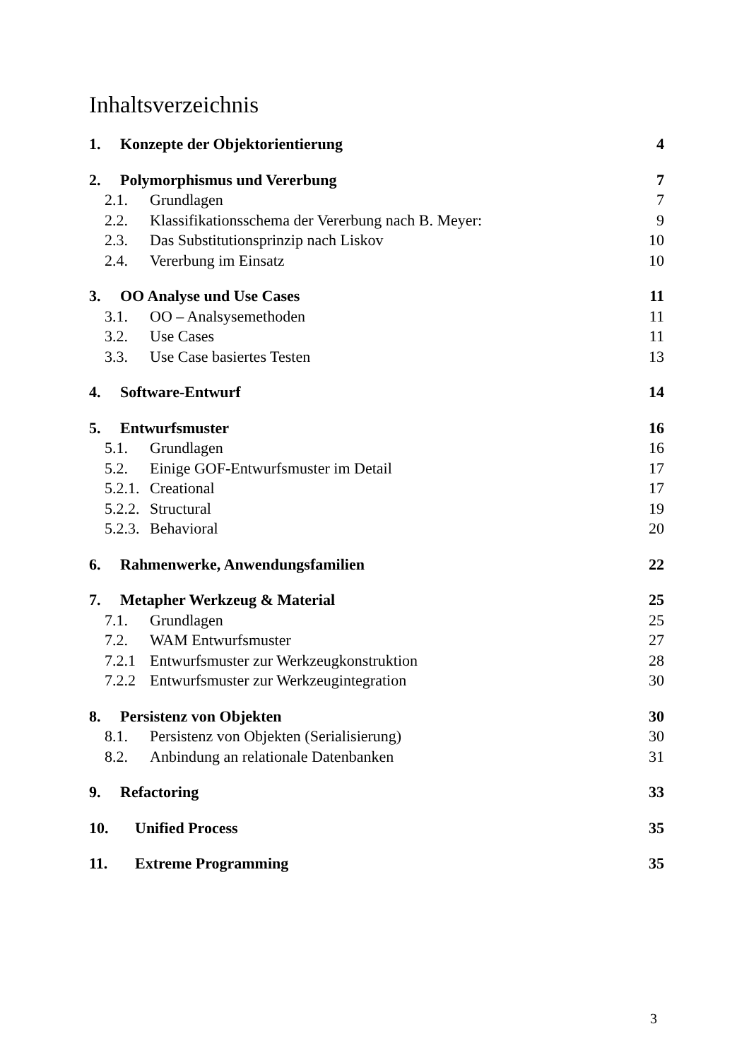Inhaltsverzeichnis
1. Konzepte der Objektorientierung 4
2. Polymorphismus und Vererbung 7
2.1. Grundlagen 7
2.2. Klassifikationsschema der Vererbung nach B. Meyer: 9
2.3. Das Substitutionsprinzip nach Liskov 10
2.4. Vererbung im Einsatz 10
3. OO Analyse und Use Cases 11
3.1. OO – Analsysemethoden 11
3.2. Use Cases 11
3.3. Use Case basiertes Testen 13
4. Software-Entwurf 14
5. Entwurfsmuster 16
5.1. Grundlagen 16
5.2. Einige GOF-Entwurfsmuster im Detail 17
5.2.1. Creational 17
5.2.2. Structural 19
5.2.3. Behavioral 20
6. Rahmenwerke, Anwendungsfamilien 22
7. Metapher Werkzeug & Material 25
7.1. Grundlagen 25
7.2. WAM Entwurfsmuster 27
7.2.1 Entwurfsmuster zur Werkzeugkonstruktion 28
7.2.2 Entwurfsmuster zur Werkzeugintegration 30
8. Persistenz von Objekten 30
8.1. Persistenz von Objekten (Serialisierung) 30
8.2. Anbindung an relationale Datenbanken 31
9. Refactoring 33
10. Unified Process 35
11. Extreme Programming 35
3